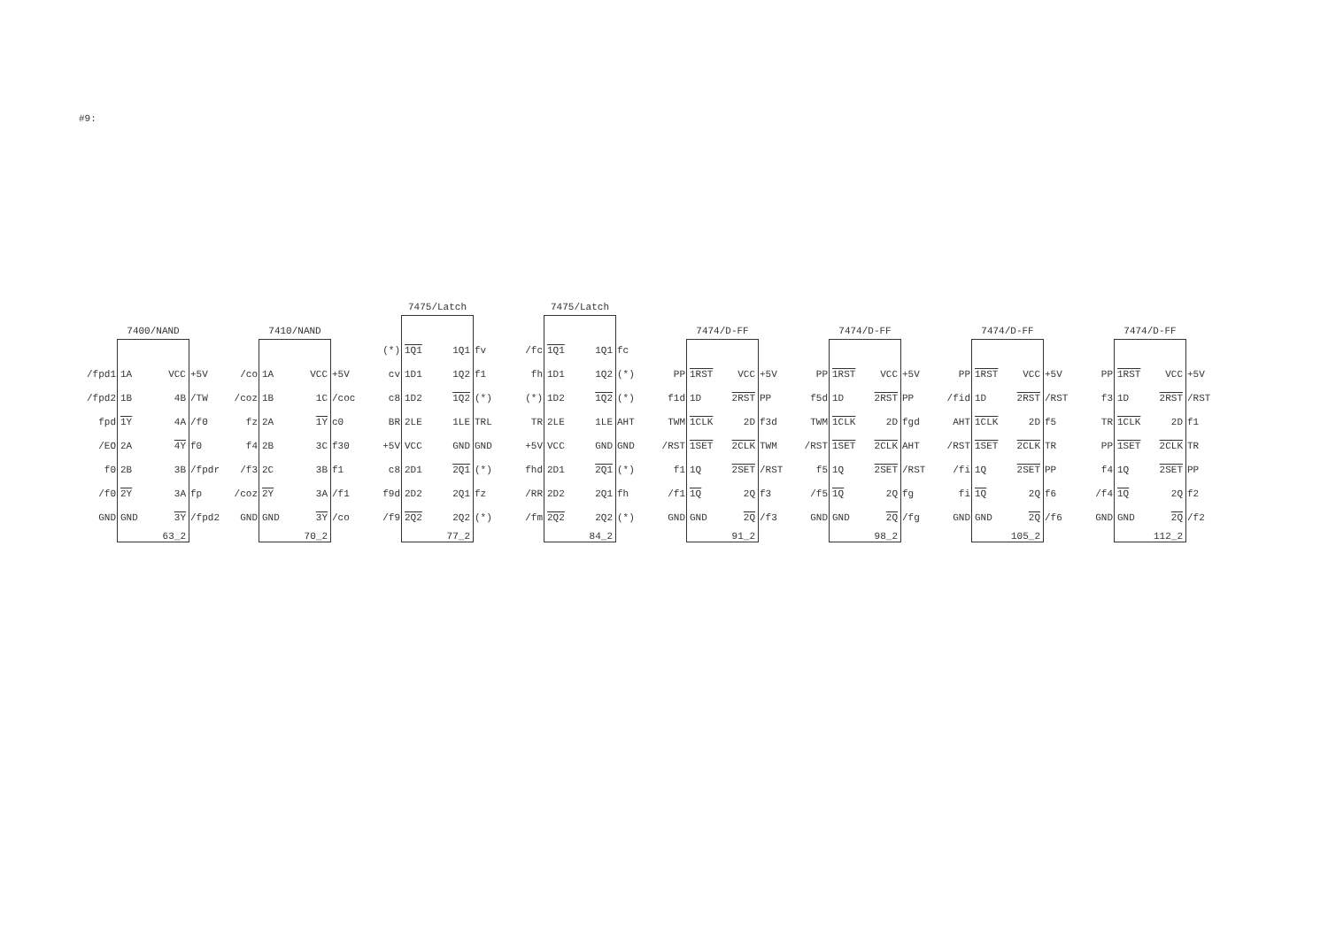#9:
| | 7400/NAND | | |
| /fpd1 | 1A | VCC | +5V |
| /fpd2 | 1B | 4B | /TW |
| fpd | 1Y | 4A | /f0 |
| /EO | 2A | 4Y | f0 |
| f0 | 2B | 3B | /fpdr |
| /f0 | 2Y | 3A | fp |
| GND | GND | 3Y | /fpd2 |
| | | 63_2 | |
| | 7410/NAND | | |
| /co | 1A | VCC | +5V |
| /coz | 1B | 1C | /coc |
| fz | 2A | 1Y | c0 |
| f4 | 2B | 3C | f30 |
| /f3 | 2C | 3B | f1 |
| /coz | 2Y | 3A | /f1 |
| GND | GND | 3Y | /co |
| | | 70_2 | |
| | 7475/Latch | | |
| (*) | 1Q1 | 1Q1 | fv |
| cv | 1D1 | 1Q2 | f1 |
| c8 | 1D2 | 1Q2 | (*) |
| BR | 2LE | 1LE | TRL |
| +5V | VCC | GND | GND |
| c8 | 2D1 | 2Q1 | (*) |
| f9d | 2D2 | 2Q1 | fz |
| /f9 | 2Q2 | 2Q2 | (*) |
| | | 77_2 | |
| | 7475/Latch | | |
| /fc | 1Q1 | 1Q1 | fc |
| fh | 1D1 | 1Q2 | (*) |
| (*) | 1D2 | 1Q2 | (*) |
| TR | 2LE | 1LE | AHT |
| +5V | VCC | GND | GND |
| fhd | 2D1 | 2Q1 | (*) |
| /RR | 2D2 | 2Q1 | fh |
| /fm | 2Q2 | 2Q2 | (*) |
| | | 84_2 | |
| | 7474/D-FF | | |
| PP | 1RST | VCC | +5V |
| f1d | 1D | 2RST | PP |
| TWM | 1CLK | 2D | f3d |
| /RST | 1SET | 2CLK | TWM |
| f1 | 1Q | 2SET | /RST |
| /f1 | 1Q | 2Q | f3 |
| GND | GND | 2Q | /f3 |
| | | 91_2 | |
| | 7474/D-FF | | |
| PP | 1RST | VCC | +5V |
| f5d | 1D | 2RST | PP |
| TWM | 1CLK | 2D | fgd |
| /RST | 1SET | 2CLK | AHT |
| f5 | 1Q | 2SET | /RST |
| /f5 | 1Q | 2Q | fg |
| GND | GND | 2Q | /fg |
| | | 98_2 | |
| | 7474/D-FF | | |
| PP | 1RST | VCC | +5V |
| /fid | 1D | 2RST | /RST |
| AHT | 1CLK | 2D | f5 |
| /RST | 1SET | 2CLK | TR |
| /fi | 1Q | 2SET | PP |
| fi | 1Q | 2Q | f6 |
| GND | GND | 2Q | /f6 |
| | | 105_2 | |
| | 7474/D-FF | | |
| PP | 1RST | VCC | +5V |
| f3 | 1D | 2RST | /RST |
| TR | 1CLK | 2D | f1 |
| PP | 1SET | 2CLK | TR |
| f4 | 1Q | 2SET | PP |
| /f4 | 1Q | 2Q | f2 |
| GND | GND | 2Q | /f2 |
| | | 112_2 | |